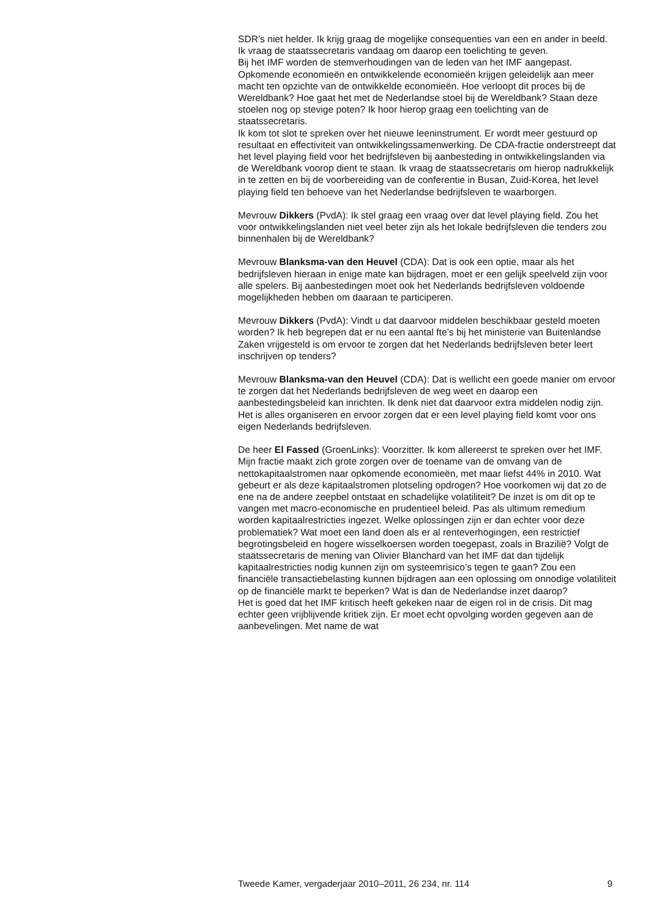SDR’s niet helder. Ik krijg graag de mogelijke consequenties van een en ander in beeld. Ik vraag de staatssecretaris vandaag om daarop een toelichting te geven.
Bij het IMF worden de stemverhoudingen van de leden van het IMF aangepast. Opkomende economieën en ontwikkelende economieën krijgen geleidelijk aan meer macht ten opzichte van de ontwikkelde economieën. Hoe verloopt dit proces bij de Wereldbank? Hoe gaat het met de Nederlandse stoel bij de Wereldbank? Staan deze stoelen nog op stevige poten? Ik hoor hierop graag een toelichting van de staatssecretaris.
Ik kom tot slot te spreken over het nieuwe leeninstrument. Er wordt meer gestuurd op resultaat en effectiviteit van ontwikkelingssamenwerking. De CDA-fractie onderstreept dat het level playing field voor het bedrijfsleven bij aanbesteding in ontwikkelingslanden via de Wereldbank voorop dient te staan. Ik vraag de staatssecretaris om hierop nadrukkelijk in te zetten en bij de voorbereiding van de conferentie in Busan, Zuid-Korea, het level playing field ten behoeve van het Nederlandse bedrijfsleven te waarborgen.
Mevrouw Dikkers (PvdA): Ik stel graag een vraag over dat level playing field. Zou het voor ontwikkelingslanden niet veel beter zijn als het lokale bedrijfsleven die tenders zou binnenhalen bij de Wereldbank?
Mevrouw Blanksma-van den Heuvel (CDA): Dat is ook een optie, maar als het bedrijfsleven hieraan in enige mate kan bijdragen, moet er een gelijk speelveld zijn voor alle spelers. Bij aanbestedingen moet ook het Nederlands bedrijfsleven voldoende mogelijkheden hebben om daaraan te participeren.
Mevrouw Dikkers (PvdA): Vindt u dat daarvoor middelen beschikbaar gesteld moeten worden? Ik heb begrepen dat er nu een aantal fte’s bij het ministerie van Buitenlandse Zaken vrijgesteld is om ervoor te zorgen dat het Nederlands bedrijfsleven beter leert inschrijven op tenders?
Mevrouw Blanksma-van den Heuvel (CDA): Dat is wellicht een goede manier om ervoor te zorgen dat het Nederlands bedrijfsleven de weg weet en daarop een aanbestedingsbeleid kan inrichten. Ik denk niet dat daarvoor extra middelen nodig zijn. Het is alles organiseren en ervoor zorgen dat er een level playing field komt voor ons eigen Nederlands bedrijfsleven.
De heer El Fassed (GroenLinks): Voorzitter. Ik kom allereerst te spreken over het IMF. Mijn fractie maakt zich grote zorgen over de toename van de omvang van de nettokapitaalstromen naar opkomende economieën, met maar liefst 44% in 2010. Wat gebeurt er als deze kapitaalstromen plotseling opdrogen? Hoe voorkomen wij dat zo de ene na de andere zeepbel ontstaat en schadelijke volatiliteit? De inzet is om dit op te vangen met macro-economische en prudentieel beleid. Pas als ultimum remedium worden kapitaalrestricties ingezet. Welke oplossingen zijn er dan echter voor deze problematiek? Wat moet een land doen als er al renteverhogingen, een restrictief begrotingsbeleid en hogere wisselkoersen worden toegepast, zoals in Brazilië? Volgt de staatssecretaris de mening van Olivier Blanchard van het IMF dat dan tijdelijk kapitaalrestricties nodig kunnen zijn om systeemrisico’s tegen te gaan? Zou een financiële transactiebelasting kunnen bijdragen aan een oplossing om onnodige volatiliteit op de financiële markt te beperken? Wat is dan de Nederlandse inzet daarop?
Het is goed dat het IMF kritisch heeft gekeken naar de eigen rol in de crisis. Dit mag echter geen vrijblijvende kritiek zijn. Er moet echt opvolging worden gegeven aan de aanbevelingen. Met name de wat
Tweede Kamer, vergaderjaar 2010–2011, 26 234, nr. 114 9